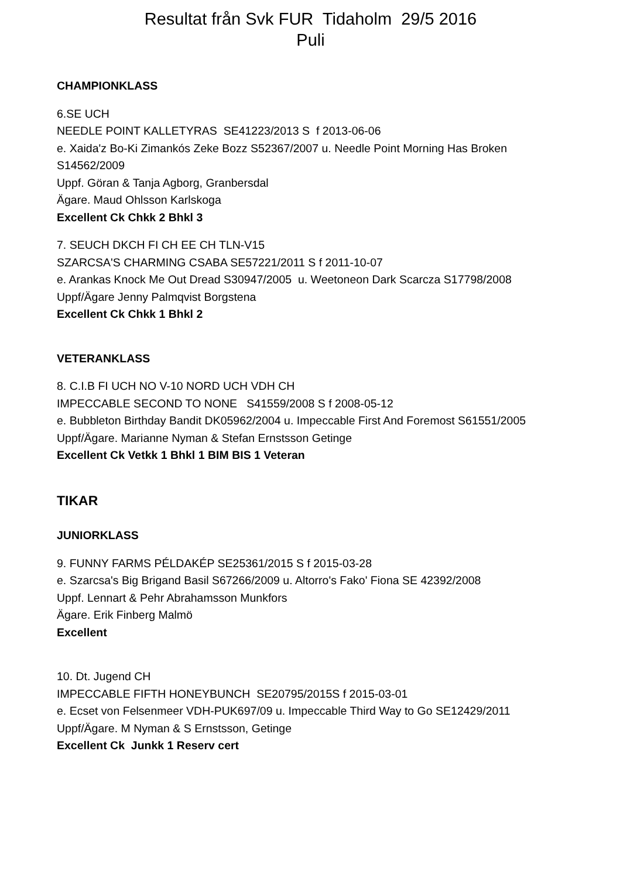Resultat från Svk FUR Tidaholm 29/5 2016
Puli
CHAMPIONKLASS
6.SE UCH
NEEDLE POINT KALLETYRAS SE41223/2013 S f 2013-06-06
e. Xaida'z Bo-Ki Zimankós Zeke Bozz S52367/2007 u. Needle Point Morning Has Broken S14562/2009
Uppf. Göran & Tanja Agborg, Granbersdal
Ägare. Maud Ohlsson Karlskoga
Excellent Ck Chkk 2 Bhkl 3
7. SEUCH DKCH FI CH EE CH TLN-V15
SZARCSA'S CHARMING CSABA SE57221/2011 S f 2011-10-07
e. Arankas Knock Me Out Dread S30947/2005 u. Weetoneon Dark Scarcza S17798/2008
Uppf/Ägare Jenny Palmqvist Borgstena
Excellent Ck Chkk 1 Bhkl 2
VETERANKLASS
8. C.I.B FI UCH NO V-10 NORD UCH VDH CH
IMPECCABLE SECOND TO NONE S41559/2008 S f 2008-05-12
e. Bubbleton Birthday Bandit DK05962/2004 u. Impeccable First And Foremost S61551/2005
Uppf/Ägare. Marianne Nyman & Stefan Ernstsson Getinge
Excellent Ck Vetkk 1 Bhkl 1 BIM BIS 1 Veteran
TIKAR
JUNIORKLASS
9. FUNNY FARMS PÉLDAKÉP SE25361/2015 S f 2015-03-28
e. Szarcsa's Big Brigand Basil S67266/2009 u. Altorro's Fako' Fiona SE 42392/2008
Uppf. Lennart & Pehr Abrahamsson Munkfors
Ägare. Erik Finberg Malmö
Excellent
10. Dt. Jugend CH
IMPECCABLE FIFTH HONEYBUNCH SE20795/2015S f 2015-03-01
e. Ecset von Felsenmeer VDH-PUK697/09 u. Impeccable Third Way to Go SE12429/2011
Uppf/Ägare. M Nyman & S Ernstsson, Getinge
Excellent Ck Junkk 1 Reserv cert